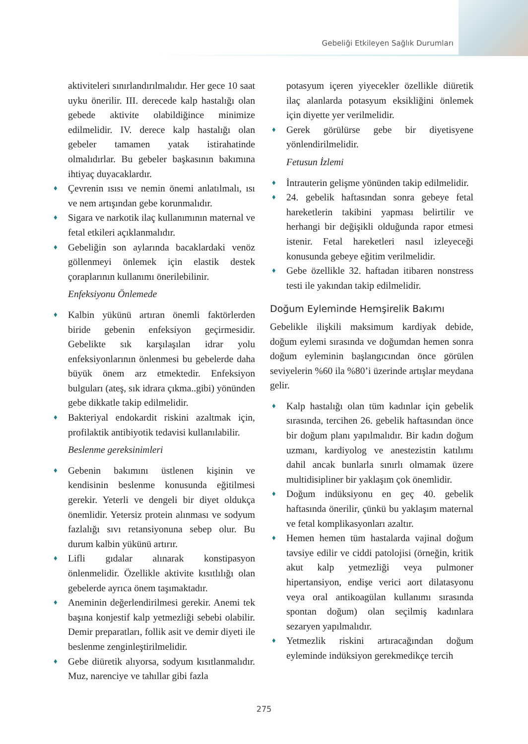Gebeliği Etkileyen Sağlık Durumları
aktiviteleri sınırlandırılmalıdır. Her gece 10 saat uyku önerilir. III. derecede kalp hastalığı olan gebede aktivite olabildiğince minimize edilmelidir. IV. derece kalp hastalığı olan gebeler tamamen yatak istirahatinde olmalıdırlar. Bu gebeler başkasının bakımına ihtiyaç duyacaklardır.
♦ Çevrenin ısısı ve nemin önemi anlatılmalı, ısı ve nem artışından gebe korunmalıdır.
♦ Sigara ve narkotik ilaç kullanımının maternal ve fetal etkileri açıklanmalıdır.
♦ Gebeliğin son aylarında bacaklardaki venöz göllenmeyi önlemek için elastik destek çoraplarının kullanımı önerilebilinir.
Enfeksiyonu Önlemede
♦ Kalbin yükünü artıran önemli faktörlerden biride gebenin enfeksiyon geçirmesidir. Gebelikte sık karşılaşılan idrar yolu enfeksiyonlarının önlenmesi bu gebelerde daha büyük önem arz etmektedir. Enfeksiyon bulguları (ateş, sık idrara çıkma..gibi) yönünden gebe dikkatle takip edilmelidir.
♦ Bakteriyal endokardit riskini azaltmak için, profilaktik antibiyotik tedavisi kullanılabilir.
Beslenme gereksinimleri
♦ Gebenin bakımını üstlenen kişinin ve kendisinin beslenme konusunda eğitilmesi gerekir. Yeterli ve dengeli bir diyet oldukça önemlidir. Yetersiz protein alınması ve sodyum fazlalığı sıvı retansiyonuna sebep olur. Bu durum kalbin yükünü artırır.
♦ Lifli gıdalar alınarak konstipasyon önlenmelidir. Özellikle aktivite kısıtlılığı olan gebelerde ayrıca önem taşımaktadır.
♦ Aneminin değerlendirilmesi gerekir. Anemi tek başına konjestif kalp yetmezliği sebebi olabilir. Demir preparatları, follik asit ve demir diyeti ile beslenme zenginleştirilmelidir.
♦ Gebe diüretik alıyorsa, sodyum kısıtlanmalıdır. Muz, narenciye ve tahıllar gibi fazla
potasyum içeren yiyecekler özellikle diüretik ilaç alanlarda potasyum eksikliğini önlemek için diyette yer verilmelidir.
♦ Gerek görülürse gebe bir diyetisyene yönlendirilmelidir.
Fetusun İzlemi
♦ İntrauterin gelişme yönünden takip edilmelidir.
♦ 24. gebelik haftasından sonra gebeye fetal hareketlerin takibini yapması belirtilir ve herhangi bir değişikli olduğunda rapor etmesi istenir. Fetal hareketleri nasıl izleyeceği konusunda gebeye eğitim verilmelidir.
♦ Gebe özellikle 32. haftadan itibaren nonstress testi ile yakından takip edilmelidir.
Doğum Eyleminde Hemşirelik Bakımı
Gebelikle ilişkili maksimum kardiyak debide, doğum eylemi sırasında ve doğumdan hemen sonra doğum eyleminin başlangıcından önce görülen seviyelerin %60 ila %80’i üzerinde artışlar meydana gelir.
♦ Kalp hastalığı olan tüm kadınlar için gebelik sırasında, tercihen 26. gebelik haftasından önce bir doğum planı yapılmalıdır. Bir kadın doğum uzmanı, kardiyolog ve anestezistin katılımı dahil ancak bunlarla sınırlı olmamak üzere multidisipliner bir yaklaşım çok önemlidir.
♦ Doğum indüksiyonu en geç 40. gebelik haftasında önerilir, çünkü bu yaklaşım maternal ve fetal komplikasyonları azaltır.
♦ Hemen hemen tüm hastalarda vajinal doğum tavsiye edilir ve ciddi patolojisi (örneğin, kritik akut kalp yetmezliği veya pulmoner hipertansiyon, endişe verici aort dilatasyonu veya oral antikoagülan kullanımı sırasında spontan doğum) olan seçilmiş kadınlara sezaryen yapılmalıdır.
♦ Yetmezlik riskini artıracağından doğum eyleminde indüksiyon gerekmedikçe tercih
275